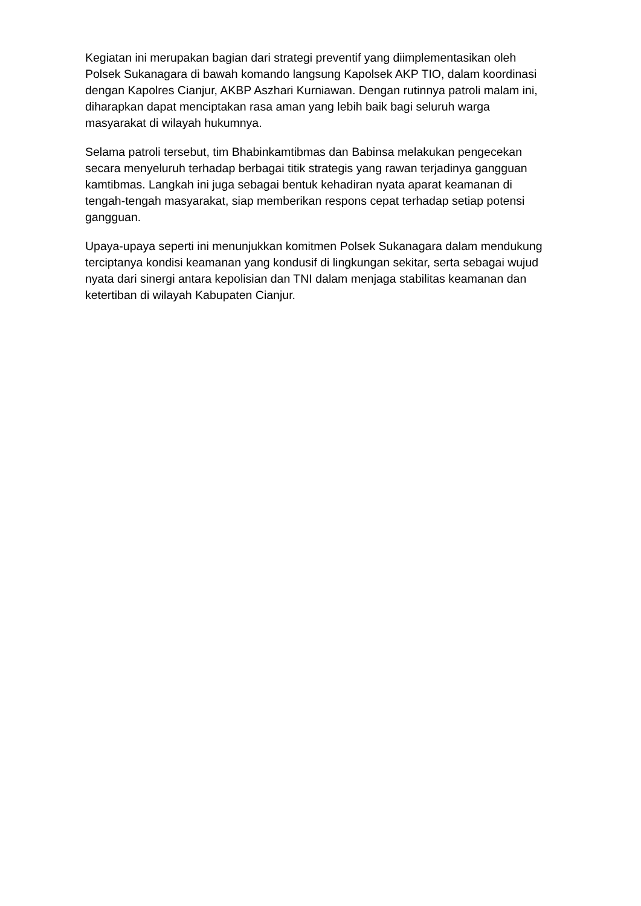Kegiatan ini merupakan bagian dari strategi preventif yang diimplementasikan oleh Polsek Sukanagara di bawah komando langsung Kapolsek AKP TIO, dalam koordinasi dengan Kapolres Cianjur, AKBP Aszhari Kurniawan. Dengan rutinnya patroli malam ini, diharapkan dapat menciptakan rasa aman yang lebih baik bagi seluruh warga masyarakat di wilayah hukumnya.
Selama patroli tersebut, tim Bhabinkamtibmas dan Babinsa melakukan pengecekan secara menyeluruh terhadap berbagai titik strategis yang rawan terjadinya gangguan kamtibmas. Langkah ini juga sebagai bentuk kehadiran nyata aparat keamanan di tengah-tengah masyarakat, siap memberikan respons cepat terhadap setiap potensi gangguan.
Upaya-upaya seperti ini menunjukkan komitmen Polsek Sukanagara dalam mendukung terciptanya kondisi keamanan yang kondusif di lingkungan sekitar, serta sebagai wujud nyata dari sinergi antara kepolisian dan TNI dalam menjaga stabilitas keamanan dan ketertiban di wilayah Kabupaten Cianjur.